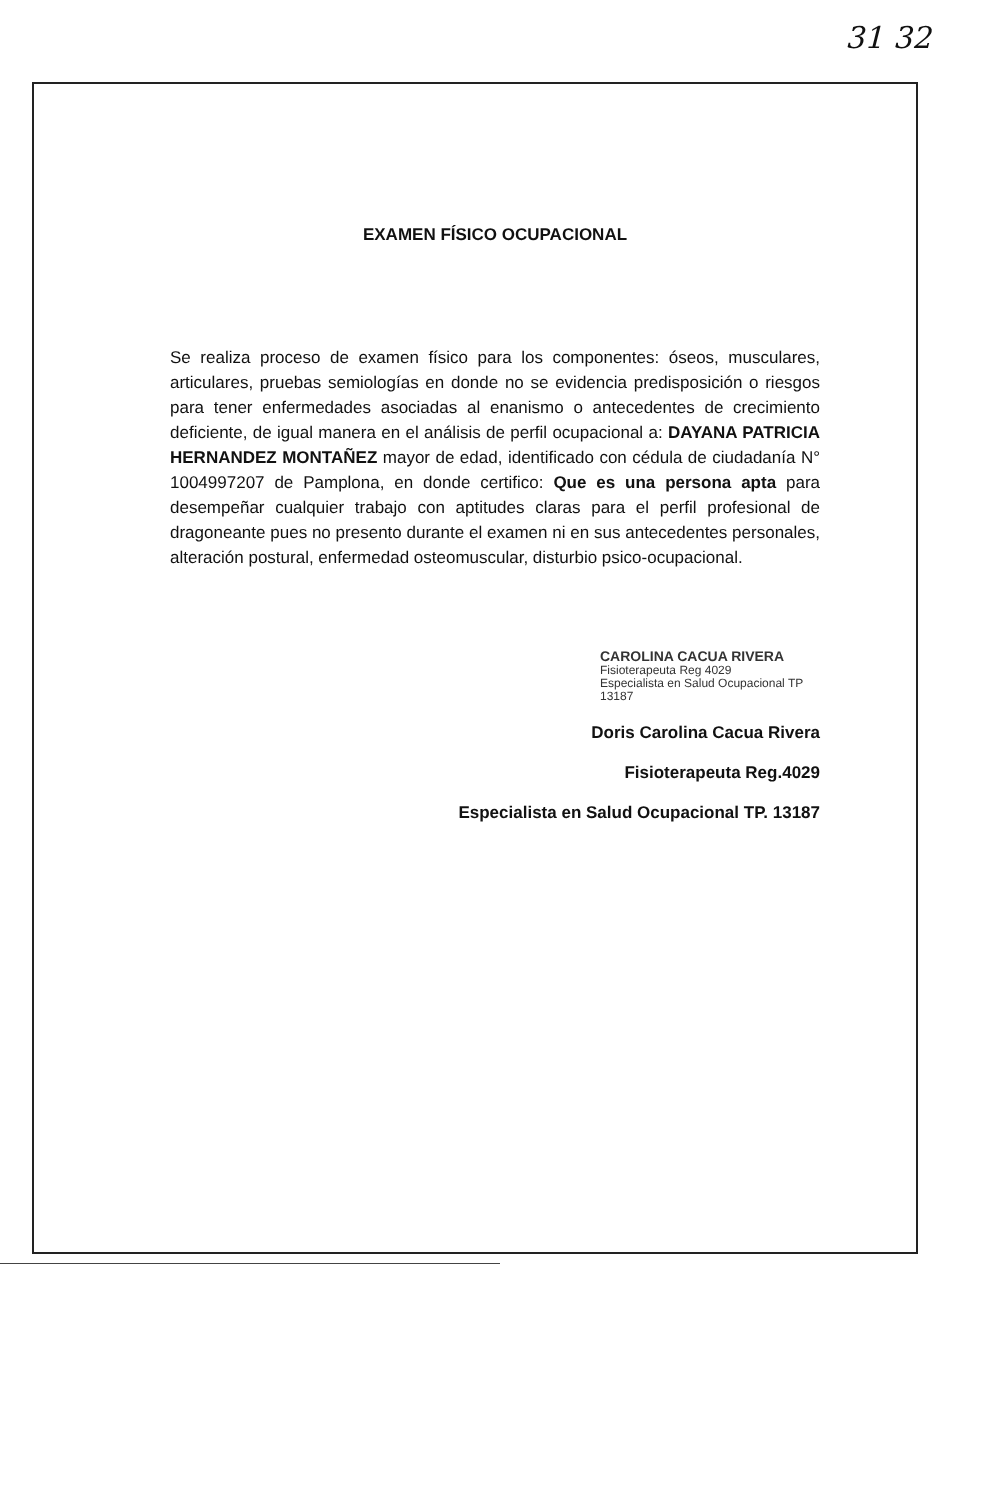31 32
EXAMEN FÍSICO OCUPACIONAL
Se realiza proceso de examen físico para los componentes: óseos, musculares, articulares, pruebas semiologías en donde no se evidencia predisposición o riesgos para tener enfermedades asociadas al enanismo o antecedentes de crecimiento deficiente, de igual manera en el análisis de perfil ocupacional a: DAYANA PATRICIA HERNANDEZ MONTAÑEZ mayor de edad, identificado con cédula de ciudadanía N° 1004997207 de Pamplona, en donde certifico: Que es una persona apta para desempeñar cualquier trabajo con aptitudes claras para el perfil profesional de dragoneante pues no presento durante el examen ni en sus antecedentes personales, alteración postural, enfermedad osteomuscular, disturbio psico-ocupacional.
CAROLINA CACUA RIVERA
Fisioterapeuta Reg 4029
Especialista en Salud Ocupacional TP 13187
Doris Carolina Cacua Rivera
Fisioterapeuta Reg.4029
Especialista en Salud Ocupacional TP. 13187